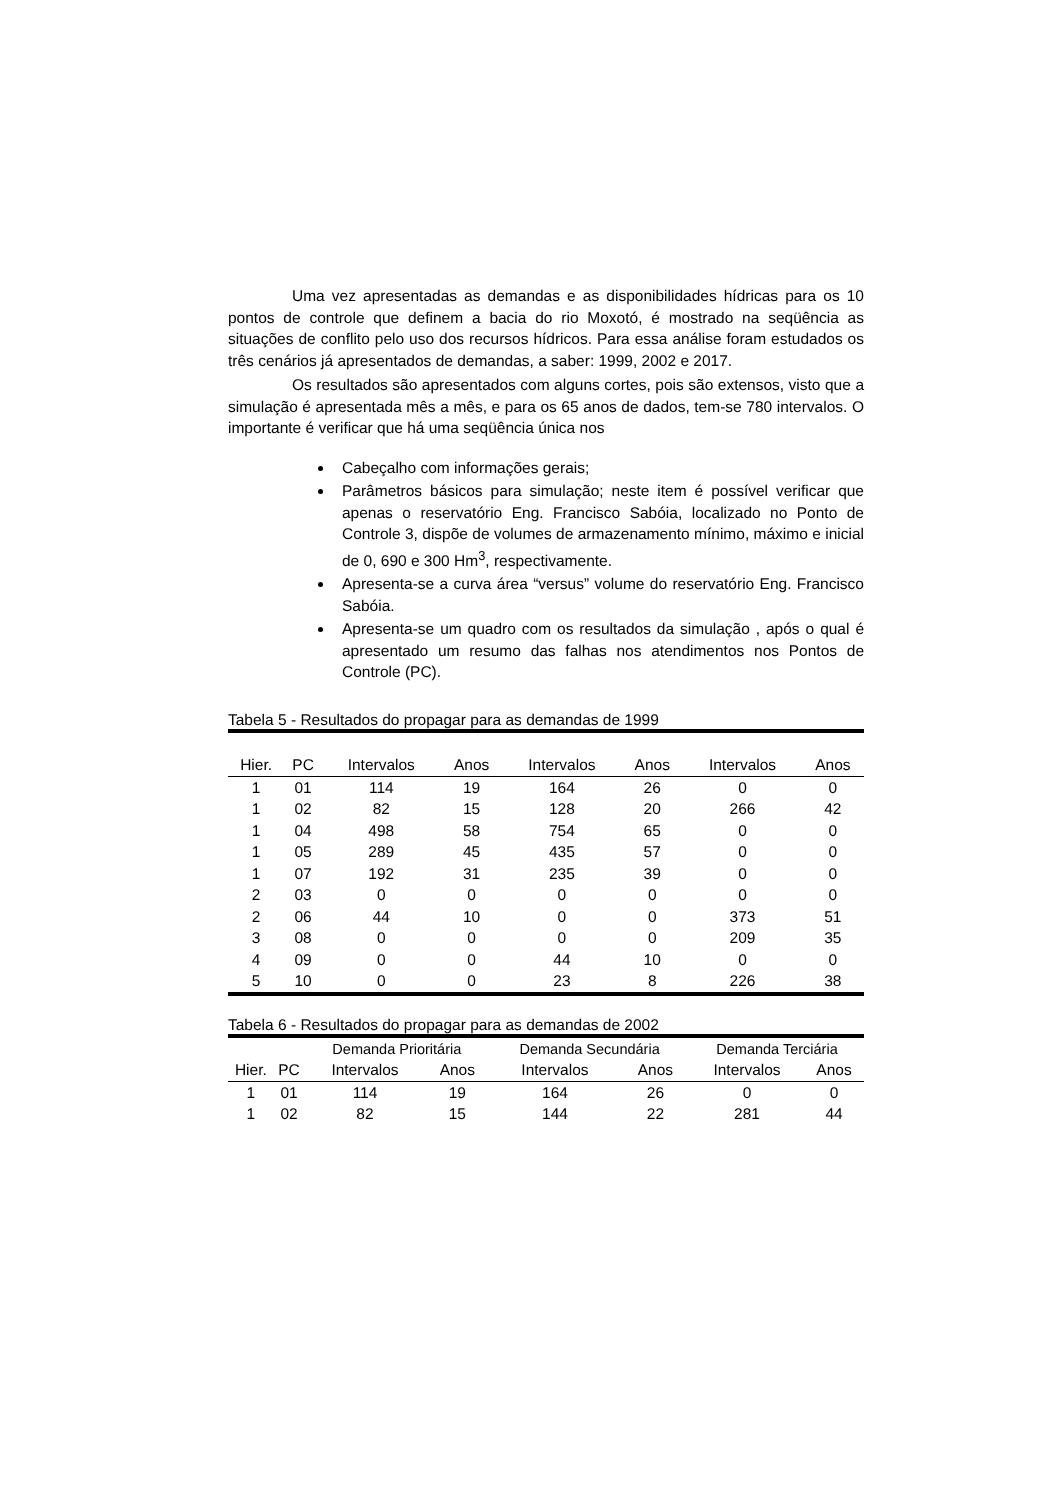Uma vez apresentadas as demandas e as disponibilidades hídricas para os 10 pontos de controle que definem a bacia do rio Moxotó, é mostrado na seqüência as situações de conflito pelo uso dos recursos hídricos. Para essa análise foram estudados os três cenários já apresentados de demandas, a saber: 1999, 2002 e 2017.
Os resultados são apresentados com alguns cortes, pois são extensos, visto que a simulação é apresentada mês a mês, e para os 65 anos de dados, tem-se 780 intervalos. O importante é verificar que há uma seqüência única nos
Cabeçalho com informações gerais;
Parâmetros básicos para simulação; neste item é possível verificar que apenas o reservatório Eng. Francisco Sabóia, localizado no Ponto de Controle 3, dispõe de volumes de armazenamento mínimo, máximo e inicial de 0, 690 e 300 Hm<sup>3</sup>, respectivamente.
Apresenta-se a curva área “versus” volume do reservatório Eng. Francisco Sabóia.
Apresenta-se um quadro com os resultados da simulação , após o qual é apresentado um resumo das falhas nos atendimentos nos Pontos de Controle (PC).
Tabela 5 - Resultados do propagar para as demandas de 1999
| Hier. | PC | Intervalos | Anos | Intervalos | Anos | Intervalos | Anos |
| --- | --- | --- | --- | --- | --- | --- | --- |
| 1 | 01 | 114 | 19 | 164 | 26 | 0 | 0 |
| 1 | 02 | 82 | 15 | 128 | 20 | 266 | 42 |
| 1 | 04 | 498 | 58 | 754 | 65 | 0 | 0 |
| 1 | 05 | 289 | 45 | 435 | 57 | 0 | 0 |
| 1 | 07 | 192 | 31 | 235 | 39 | 0 | 0 |
| 2 | 03 | 0 | 0 | 0 | 0 | 0 | 0 |
| 2 | 06 | 44 | 10 | 0 | 0 | 373 | 51 |
| 3 | 08 | 0 | 0 | 0 | 0 | 209 | 35 |
| 4 | 09 | 0 | 0 | 44 | 10 | 0 | 0 |
| 5 | 10 | 0 | 0 | 23 | 8 | 226 | 38 |
Tabela 6 - Resultados do propagar para as demandas de 2002
| | | Demanda Prioritária | | Demanda Secundária | | Demanda Terciária | |
| --- | --- | --- | --- | --- | --- | --- | --- |
| Hier. | PC | Intervalos | Anos | Intervalos | Anos | Intervalos | Anos |
| 1 | 01 | 114 | 19 | 164 | 26 | 0 | 0 |
| 1 | 02 | 82 | 15 | 144 | 22 | 281 | 44 |